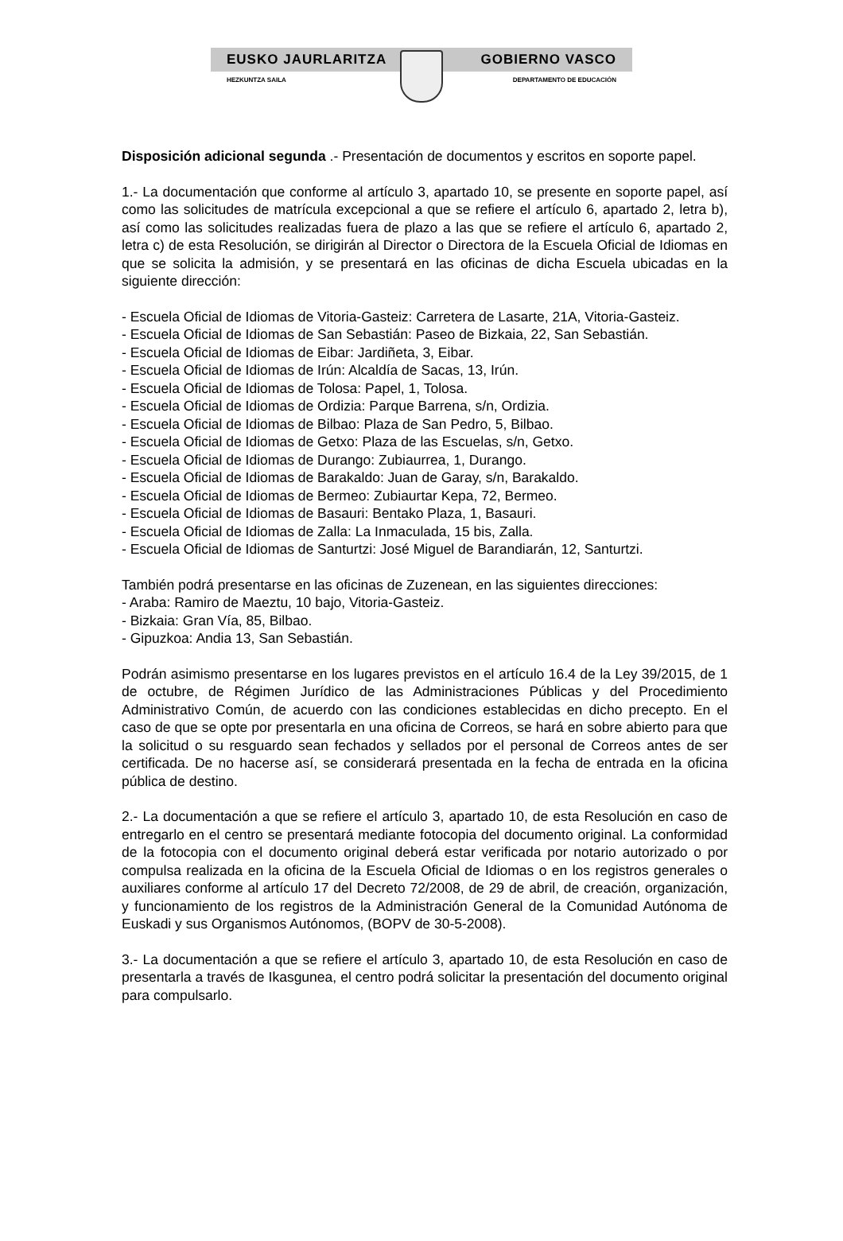EUSKO JAURLARITZA GOBIERNO VASCO
HEZKUNTZA SAILA DEPARTAMENTO DE EDUCACIÓN
Disposición adicional segunda .- Presentación de documentos y escritos en soporte papel.
1.- La documentación que conforme al artículo 3, apartado 10, se presente en soporte papel, así como las solicitudes de matrícula excepcional a que se refiere el artículo 6, apartado 2, letra b), así como las solicitudes realizadas fuera de plazo a las que se refiere el artículo 6, apartado 2, letra c) de esta Resolución, se dirigirán al Director o Directora de la Escuela Oficial de Idiomas en que se solicita la admisión, y se presentará en las oficinas de dicha Escuela ubicadas en la siguiente dirección:
- Escuela Oficial de Idiomas de Vitoria-Gasteiz: Carretera de Lasarte, 21A, Vitoria-Gasteiz.
- Escuela Oficial de Idiomas de San Sebastián: Paseo de Bizkaia, 22, San Sebastián.
- Escuela Oficial de Idiomas de Eibar: Jardiñeta, 3, Eibar.
- Escuela Oficial de Idiomas de Irún: Alcaldía de Sacas, 13, Irún.
- Escuela Oficial de Idiomas de Tolosa: Papel, 1, Tolosa.
- Escuela Oficial de Idiomas de Ordizia: Parque Barrena, s/n, Ordizia.
- Escuela Oficial de Idiomas de Bilbao: Plaza de San Pedro, 5, Bilbao.
- Escuela Oficial de Idiomas de Getxo: Plaza de las Escuelas, s/n, Getxo.
- Escuela Oficial de Idiomas de Durango: Zubiaurrea, 1, Durango.
- Escuela Oficial de Idiomas de Barakaldo: Juan de Garay, s/n, Barakaldo.
- Escuela Oficial de Idiomas de Bermeo: Zubiaurtar Kepa, 72, Bermeo.
- Escuela Oficial de Idiomas de Basauri: Bentako Plaza, 1, Basauri.
- Escuela Oficial de Idiomas de Zalla: La Inmaculada, 15 bis, Zalla.
- Escuela Oficial de Idiomas de Santurtzi: José Miguel de Barandiarán, 12, Santurtzi.
También podrá presentarse en las oficinas de Zuzenean, en las siguientes direcciones:
- Araba: Ramiro de Maeztu, 10 bajo, Vitoria-Gasteiz.
- Bizkaia: Gran Vía, 85, Bilbao.
- Gipuzkoa: Andia 13, San Sebastián.
Podrán asimismo presentarse en los lugares previstos en el artículo 16.4 de la Ley 39/2015, de 1 de octubre, de Régimen Jurídico de las Administraciones Públicas y del Procedimiento Administrativo Común, de acuerdo con las condiciones establecidas en dicho precepto. En el caso de que se opte por presentarla en una oficina de Correos, se hará en sobre abierto para que la solicitud o su resguardo sean fechados y sellados por el personal de Correos antes de ser certificada. De no hacerse así, se considerará presentada en la fecha de entrada en la oficina pública de destino.
2.- La documentación a que se refiere el artículo 3, apartado 10, de esta Resolución en caso de entregarlo en el centro se presentará mediante fotocopia del documento original. La conformidad de la fotocopia con el documento original deberá estar verificada por notario autorizado o por compulsa realizada en la oficina de la Escuela Oficial de Idiomas o en los registros generales o auxiliares conforme al artículo 17 del Decreto 72/2008, de 29 de abril, de creación, organización, y funcionamiento de los registros de la Administración General de la Comunidad Autónoma de Euskadi y sus Organismos Autónomos, (BOPV de 30-5-2008).
3.- La documentación a que se refiere el artículo 3, apartado 10, de esta Resolución en caso de presentarla a través de Ikasgunea, el centro podrá solicitar la presentación del documento original para compulsarlo.